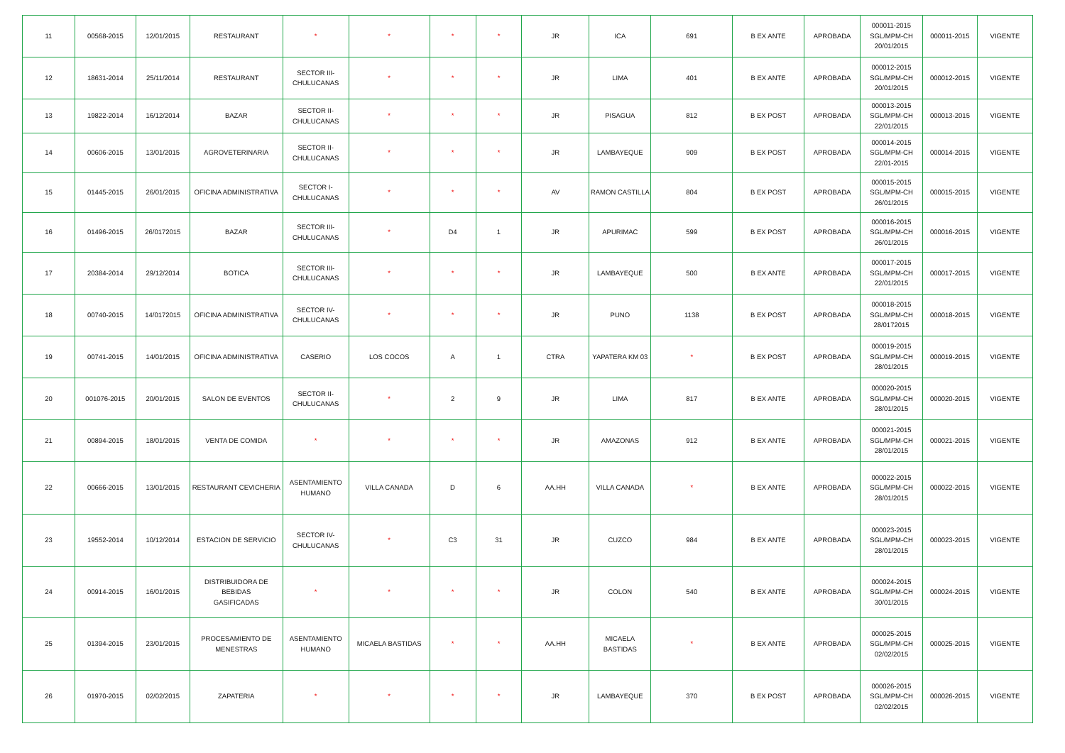| 11 | 00568-2015 | 12/01/2015 | RESTAURANT | * | * | * | * | JR | ICA | 691 | B EX ANTE | APROBADA | 000011-2015 SGL/MPM-CH 20/01/2015 | 000011-2015 | VIGENTE |
| 12 | 18631-2014 | 25/11/2014 | RESTAURANT | SECTOR III- CHULUCANAS | * | * | * | JR | LIMA | 401 | B EX ANTE | APROBADA | 000012-2015 SGL/MPM-CH 20/01/2015 | 000012-2015 | VIGENTE |
| 13 | 19822-2014 | 16/12/2014 | BAZAR | SECTOR II- CHULUCANAS | * | * | * | JR | PISAGUA | 812 | B EX POST | APROBADA | 000013-2015 SGL/MPM-CH 22/01/2015 | 000013-2015 | VIGENTE |
| 14 | 00606-2015 | 13/01/2015 | AGROVETERINARIA | SECTOR II- CHULUCANAS | * | * | * | JR | LAMBAYEQUE | 909 | B EX POST | APROBADA | 000014-2015 SGL/MPM-CH 22/01-2015 | 000014-2015 | VIGENTE |
| 15 | 01445-2015 | 26/01/2015 | OFICINA ADMINISTRATIVA | SECTOR I- CHULUCANAS | * | * | * | AV | RAMON CASTILLA | 804 | B EX POST | APROBADA | 000015-2015 SGL/MPM-CH 26/01/2015 | 000015-2015 | VIGENTE |
| 16 | 01496-2015 | 26/0172015 | BAZAR | SECTOR III- CHULUCANAS | * | D4 | 1 | JR | APURIMAC | 599 | B EX POST | APROBADA | 000016-2015 SGL/MPM-CH 26/01/2015 | 000016-2015 | VIGENTE |
| 17 | 20384-2014 | 29/12/2014 | BOTICA | SECTOR III- CHULUCANAS | * | * | * | JR | LAMBAYEQUE | 500 | B EX ANTE | APROBADA | 000017-2015 SGL/MPM-CH 22/01/2015 | 000017-2015 | VIGENTE |
| 18 | 00740-2015 | 14/0172015 | OFICINA ADMINISTRATIVA | SECTOR IV- CHULUCANAS | * | * | * | JR | PUNO | 1138 | B EX POST | APROBADA | 000018-2015 SGL/MPM-CH 28/0172015 | 000018-2015 | VIGENTE |
| 19 | 00741-2015 | 14/01/2015 | OFICINA ADMINISTRATIVA | CASERIO | LOS COCOS | A | 1 | CTRA | YAPATERA KM 03 | * | B EX POST | APROBADA | 000019-2015 SGL/MPM-CH 28/01/2015 | 000019-2015 | VIGENTE |
| 20 | 001076-2015 | 20/01/2015 | SALON DE EVENTOS | SECTOR II- CHULUCANAS | * | 2 | 9 | JR | LIMA | 817 | B EX ANTE | APROBADA | 000020-2015 SGL/MPM-CH 28/01/2015 | 000020-2015 | VIGENTE |
| 21 | 00894-2015 | 18/01/2015 | VENTA DE COMIDA | * | * | * | * | JR | AMAZONAS | 912 | B EX ANTE | APROBADA | 000021-2015 SGL/MPM-CH 28/01/2015 | 000021-2015 | VIGENTE |
| 22 | 00666-2015 | 13/01/2015 | RESTAURANT CEVICHERIA | ASENTAMIENTO HUMANO | VILLA CANADA | D | 6 | AA.HH | VILLA CANADA | * | B EX ANTE | APROBADA | 000022-2015 SGL/MPM-CH 28/01/2015 | 000022-2015 | VIGENTE |
| 23 | 19552-2014 | 10/12/2014 | ESTACION DE SERVICIO | SECTOR IV- CHULUCANAS | * | C3 | 31 | JR | CUZCO | 984 | B EX ANTE | APROBADA | 000023-2015 SGL/MPM-CH 28/01/2015 | 000023-2015 | VIGENTE |
| 24 | 00914-2015 | 16/01/2015 | DISTRIBUIDORA DE BEBIDAS GASIFICADAS | * | * | * | * | JR | COLON | 540 | B EX ANTE | APROBADA | 000024-2015 SGL/MPM-CH 30/01/2015 | 000024-2015 | VIGENTE |
| 25 | 01394-2015 | 23/01/2015 | PROCESAMIENTO DE MENESTRAS | ASENTAMIENTO HUMANO | MICAELA BASTIDAS | * | * | AA.HH | MICAELA BASTIDAS | * | B EX ANTE | APROBADA | 000025-2015 SGL/MPM-CH 02/02/2015 | 000025-2015 | VIGENTE |
| 26 | 01970-2015 | 02/02/2015 | ZAPATERIA | * | * | * | * | JR | LAMBAYEQUE | 370 | B EX POST | APROBADA | 000026-2015 SGL/MPM-CH 02/02/2015 | 000026-2015 | VIGENTE |